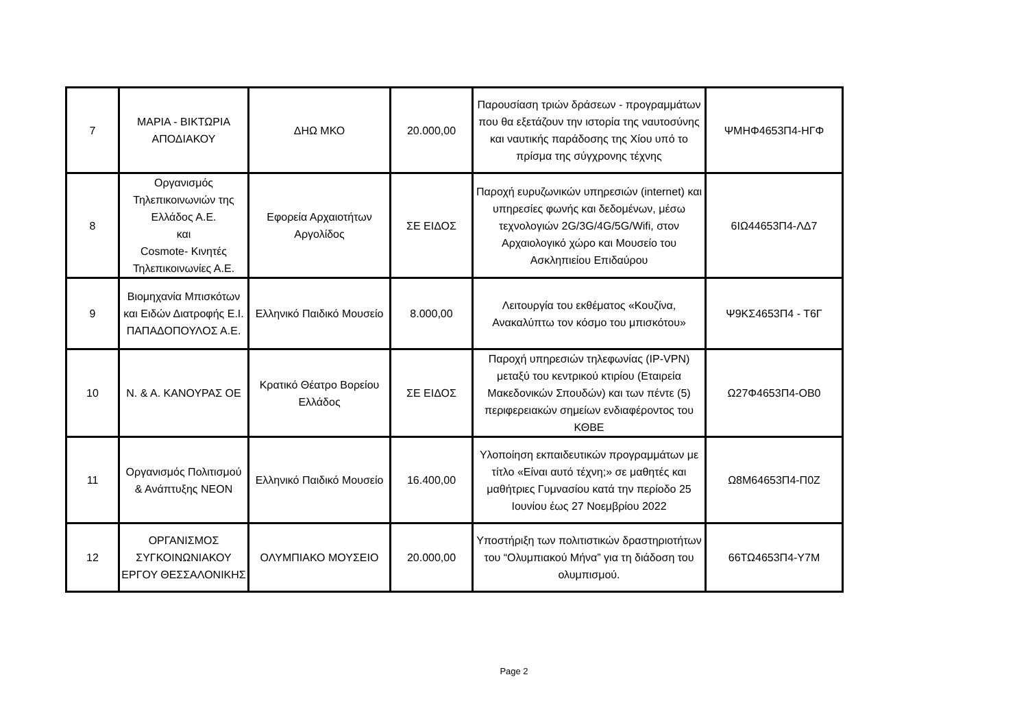| 7 | ΜΑΡΙΑ - ΒΙΚΤΩΡΙΑ ΑΠΟΔΙΑΚΟΥ | ΔΗΩ ΜΚΟ | 20.000,00 | Παρουσίαση τριών δράσεων - προγραμμάτων που θα εξετάζουν την ιστορία της ναυτοσύνης και ναυτικής παράδοσης της Χίου υπό το πρίσμα της σύγχρονης τέχνης | ΨΜΗΦ4653Π4-ΗΓΦ |
| 8 | Οργανισμός Τηλεπικοινωνιών της Ελλάδος Α.Ε. και Cosmote- Κινητές Τηλεπικοινωνίες Α.Ε. | Εφορεία Αρχαιοτήτων Αργολίδος | ΣΕ ΕΙΔΟΣ | Παροχή ευρυζωνικών υπηρεσιών (internet) και υπηρεσίες φωνής και δεδομένων, μέσω τεχνολογιών 2G/3G/4G/5G/Wifi, στον Αρχαιολογικό χώρο και Μουσείο του Ασκληπιείου Επιδαύρου | 6ΙΩ44653Π4-ΛΔ7 |
| 9 | Βιομηχανία Μπισκότων και Ειδών Διατροφής Ε.Ι. ΠΑΠΑΔΟΠΟΥΛΟΣ Α.Ε. | Ελληνικό Παιδικό Μουσείο | 8.000,00 | Λειτουργία του εκθέματος «Κουζίνα, Ανακαλύπτω τον κόσμο του μπισκότου» | Ψ9ΚΣ4653Π4 - Τ6Γ |
| 10 | Ν. & Α. ΚΑΝΟΥΡΑΣ ΟΕ | Κρατικό Θέατρο Βορείου Ελλάδος | ΣΕ ΕΙΔΟΣ | Παροχή υπηρεσιών τηλεφωνίας (IP-VPN) μεταξύ του κεντρικού κτιρίου (Εταιρεία Μακεδονικών Σπουδών) και των πέντε (5) περιφερειακών σημείων ενδιαφέροντος του ΚΘΒΕ | Ω27Φ4653Π4-ΟΒ0 |
| 11 | Οργανισμός Πολιτισμού & Ανάπτυξης ΝΕΟΝ | Ελληνικό Παιδικό Μουσείο | 16.400,00 | Υλοποίηση εκπαιδευτικών προγραμμάτων με τίτλο «Είναι αυτό τέχνη;» σε μαθητές και μαθήτριες Γυμνασίου κατά την περίοδο 25 Ιουνίου έως 27 Νοεμβρίου 2022 | Ω8Μ64653Π4-Π0Ζ |
| 12 | ΟΡΓΑΝΙΣΜΟΣ ΣΥΓΚΟΙΝΩΝΙΑΚΟΥ ΕΡΓΟΥ ΘΕΣΣΑΛΟΝΙΚΗΣ | ΟΛΥΜΠΙΑΚΟ ΜΟΥΣΕΙΟ | 20.000,00 | Υποστήριξη των πολιτιστικών δραστηριοτήτων του “Ολυμπιακού Μήνα” για τη διάδοση του ολυμπισμού. | 66ΤΩ4653Π4-Υ7Μ |
Page 2